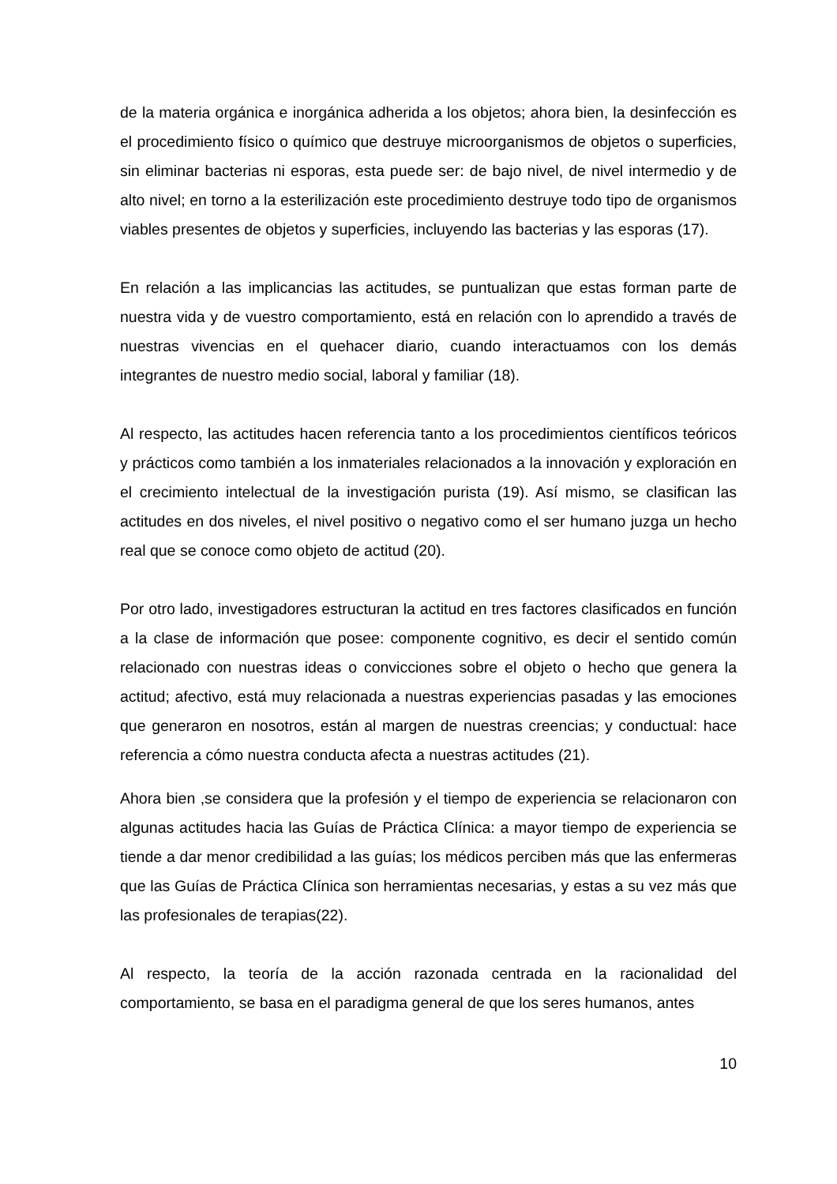de la materia orgánica e inorgánica adherida a los objetos; ahora bien, la desinfección es el procedimiento físico o químico que destruye microorganismos de objetos o superficies, sin eliminar bacterias ni esporas, esta puede ser: de bajo nivel, de nivel intermedio y de alto nivel; en torno a la esterilización este procedimiento destruye todo tipo de organismos viables presentes de objetos y superficies, incluyendo las bacterias y las esporas (17).
En relación a las implicancias las actitudes, se puntualizan que estas forman parte de nuestra vida y de vuestro comportamiento, está en relación con lo aprendido a través de nuestras vivencias en el quehacer diario, cuando interactuamos con los demás integrantes de nuestro medio social, laboral y familiar (18).
Al respecto, las actitudes hacen referencia tanto a los procedimientos científicos teóricos y prácticos como también a los inmateriales relacionados a la innovación y exploración en el crecimiento intelectual de la investigación purista (19). Así mismo, se clasifican las actitudes en dos niveles, el nivel positivo o negativo como el ser humano juzga un hecho real que se conoce como objeto de actitud (20).
Por otro lado, investigadores estructuran la actitud en tres factores clasificados en función a la clase de información que posee: componente cognitivo, es decir el sentido común relacionado con nuestras ideas o convicciones sobre el objeto o hecho que genera la actitud; afectivo, está muy relacionada a nuestras experiencias pasadas y las emociones que generaron en nosotros, están al margen de nuestras creencias; y conductual: hace referencia a cómo nuestra conducta afecta a nuestras actitudes (21).
Ahora bien ,se considera que la profesión y el tiempo de experiencia se relacionaron con algunas actitudes hacia las Guías de Práctica Clínica: a mayor tiempo de experiencia se tiende a dar menor credibilidad a las guías; los médicos perciben más que las enfermeras que las Guías de Práctica Clínica son herramientas necesarias, y estas a su vez más que las profesionales de terapias(22).
Al respecto, la teoría de la acción razonada centrada en la racionalidad del comportamiento, se basa en el paradigma general de que los seres humanos, antes
10